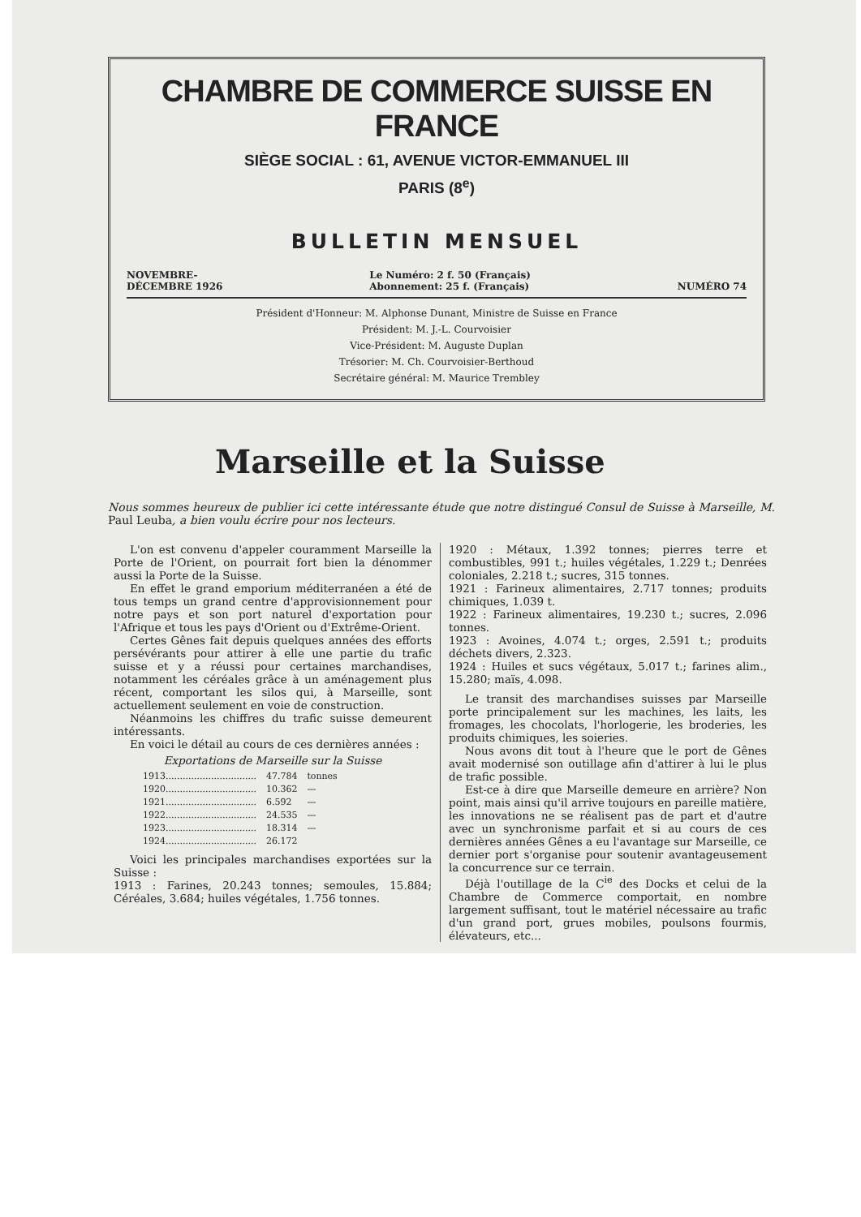CHAMBRE DE COMMERCE SUISSE EN FRANCE
SIÈGE SOCIAL : 61, AVENUE VICTOR-EMMANUEL III
PARIS (8<sup>e</sup>)
BULLETIN MENSUEL
NOVEMBRE-
DÉCEMBRE 1926
Le Numéro: 2 f. 50 (Français)
Abonnement: 25 f. (Français)
NUMÉRO 74
Président d'Honneur: M. Alphonse Dunant, Ministre de Suisse en France
Président: M. J.-L. Courvoisier
Vice-Président: M. Auguste Duplan
Trésorier: M. Ch. Courvoisier-Berthoud
Secrétaire général: M. Maurice Trembley
Marseille et la Suisse
Nous sommes heureux de publier ici cette intéressante étude que notre distingué Consul de Suisse à Marseille, M. Paul Leuba, a bien voulu écrire pour nos lecteurs.
L'on est convenu d'appeler couramment Marseille la Porte de l'Orient, on pourrait fort bien la dénommer aussi la Porte de la Suisse.
En effet le grand emporium méditerranéen a été de tous temps un grand centre d'approvisionnement pour notre pays et son port naturel d'exportation pour l'Afrique et tous les pays d'Orient ou d'Extrême-Orient.
Certes Gênes fait depuis quelques années des efforts persévérants pour attirer à elle une partie du trafic suisse et y a réussi pour certaines marchandises, notamment les céréales grâce à un aménagement plus récent, comportant les silos qui, à Marseille, sont actuellement seulement en voie de construction.
Néanmoins les chiffres du trafic suisse demeurent intéressants.
En voici le détail au cours de ces dernières années :
Exportations de Marseille sur la Suisse
| 1913................................ | 47.784 | tonnes |
| 1920................................ | 10.362 | — |
| 1921................................ | 6.592 | — |
| 1922................................ | 24.535 | — |
| 1923................................ | 18.314 | — |
| 1924................................ | 26.172 | |
Voici les principales marchandises exportées sur la Suisse :
1913 : Farines, 20.243 tonnes; semoules, 15.884; Céréales, 3.684; huiles végétales, 1.756 tonnes.
1920 : Métaux, 1.392 tonnes; pierres terre et combustibles, 991 t.; huiles végétales, 1.229 t.; Denrées coloniales, 2.218 t.; sucres, 315 tonnes.
1921 : Farineux alimentaires, 2.717 tonnes; produits chimiques, 1.039 t.
1922 : Farineux alimentaires, 19.230 t.; sucres, 2.096 tonnes.
1923 : Avoines, 4.074 t.; orges, 2.591 t.; produits déchets divers, 2.323.
1924 : Huiles et sucs végétaux, 5.017 t.; farines alim., 15.280; maïs, 4.098.
Le transit des marchandises suisses par Marseille porte principalement sur les machines, les laits, les fromages, les chocolats, l'horlogerie, les broderies, les produits chimiques, les soieries.
Nous avons dit tout à l'heure que le port de Gênes avait modernisé son outillage afin d'attirer à lui le plus de trafic possible.
Est-ce à dire que Marseille demeure en arrière? Non point, mais ainsi qu'il arrive toujours en pareille matière, les innovations ne se réalisent pas de part et d'autre avec un synchronisme parfait et si au cours de ces dernières années Gênes a eu l'avantage sur Marseille, ce dernier port s'organise pour soutenir avantageusement la concurrence sur ce terrain.
Déjà l'outillage de la C<sup>ie</sup> des Docks et celui de la Chambre de Commerce comportait, en nombre largement suffisant, tout le matériel nécessaire au trafic d'un grand port, grues mobiles, poulsons fourmis, élévateurs, etc...